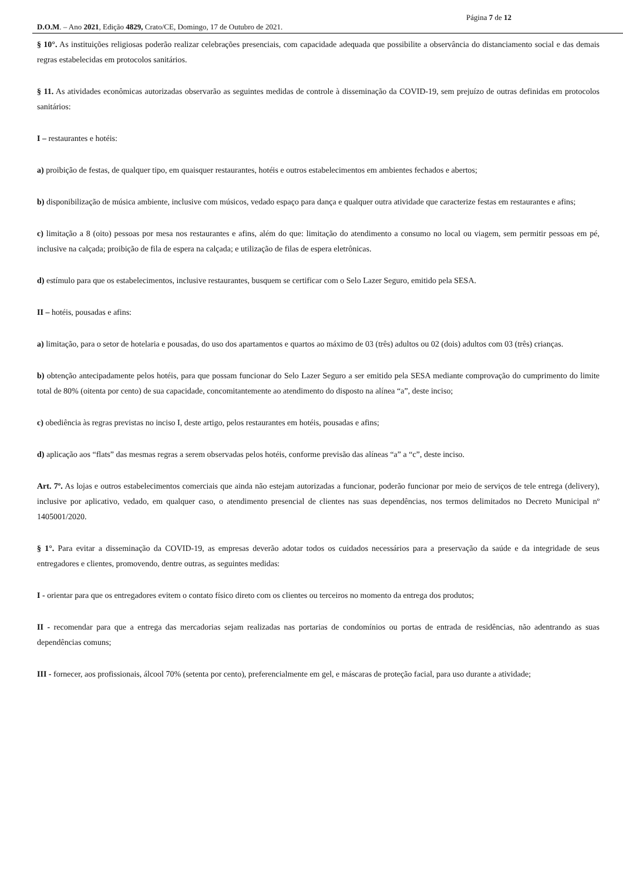Página 7 de 12
D.O.M. – Ano 2021, Edição 4829, Crato/CE, Domingo, 17 de Outubro de 2021.
§ 10°. As instituições religiosas poderão realizar celebrações presenciais, com capacidade adequada que possibilite a observância do distanciamento social e das demais regras estabelecidas em protocolos sanitários.
§ 11. As atividades econômicas autorizadas observarão as seguintes medidas de controle à disseminação da COVID-19, sem prejuízo de outras definidas em protocolos sanitários:
I – restaurantes e hotéis:
a) proibição de festas, de qualquer tipo, em quaisquer restaurantes, hotéis e outros estabelecimentos em ambientes fechados e abertos;
b) disponibilização de música ambiente, inclusive com músicos, vedado espaço para dança e qualquer outra atividade que caracterize festas em restaurantes e afins;
c) limitação a 8 (oito) pessoas por mesa nos restaurantes e afins, além do que: limitação do atendimento a consumo no local ou viagem, sem permitir pessoas em pé, inclusive na calçada; proibição de fila de espera na calçada; e utilização de filas de espera eletrônicas.
d) estímulo para que os estabelecimentos, inclusive restaurantes, busquem se certificar com o Selo Lazer Seguro, emitido pela SESA.
II – hotéis, pousadas e afins:
a) limitação, para o setor de hotelaria e pousadas, do uso dos apartamentos e quartos ao máximo de 03 (três) adultos ou 02 (dois) adultos com 03 (três) crianças.
b) obtenção antecipadamente pelos hotéis, para que possam funcionar do Selo Lazer Seguro a ser emitido pela SESA mediante comprovação do cumprimento do limite total de 80% (oitenta por cento) de sua capacidade, concomitantemente ao atendimento do disposto na alínea “a”, deste inciso;
c) obediência às regras previstas no inciso I, deste artigo, pelos restaurantes em hotéis, pousadas e afins;
d) aplicação aos “flats” das mesmas regras a serem observadas pelos hotéis, conforme previsão das alíneas “a” a “c”, deste inciso.
Art. 7º. As lojas e outros estabelecimentos comerciais que ainda não estejam autorizadas a funcionar, poderão funcionar por meio de serviços de tele entrega (delivery), inclusive por aplicativo, vedado, em qualquer caso, o atendimento presencial de clientes nas suas dependências, nos termos delimitados no Decreto Municipal nº 1405001/2020.
§ 1°. Para evitar a disseminação da COVID-19, as empresas deverão adotar todos os cuidados necessários para a preservação da saúde e da integridade de seus entregadores e clientes, promovendo, dentre outras, as seguintes medidas:
I - orientar para que os entregadores evitem o contato físico direto com os clientes ou terceiros no momento da entrega dos produtos;
II - recomendar para que a entrega das mercadorias sejam realizadas nas portarias de condomínios ou portas de entrada de residências, não adentrando as suas dependências comuns;
III - fornecer, aos profissionais, álcool 70% (setenta por cento), preferencialmente em gel, e máscaras de proteção facial, para uso durante a atividade;